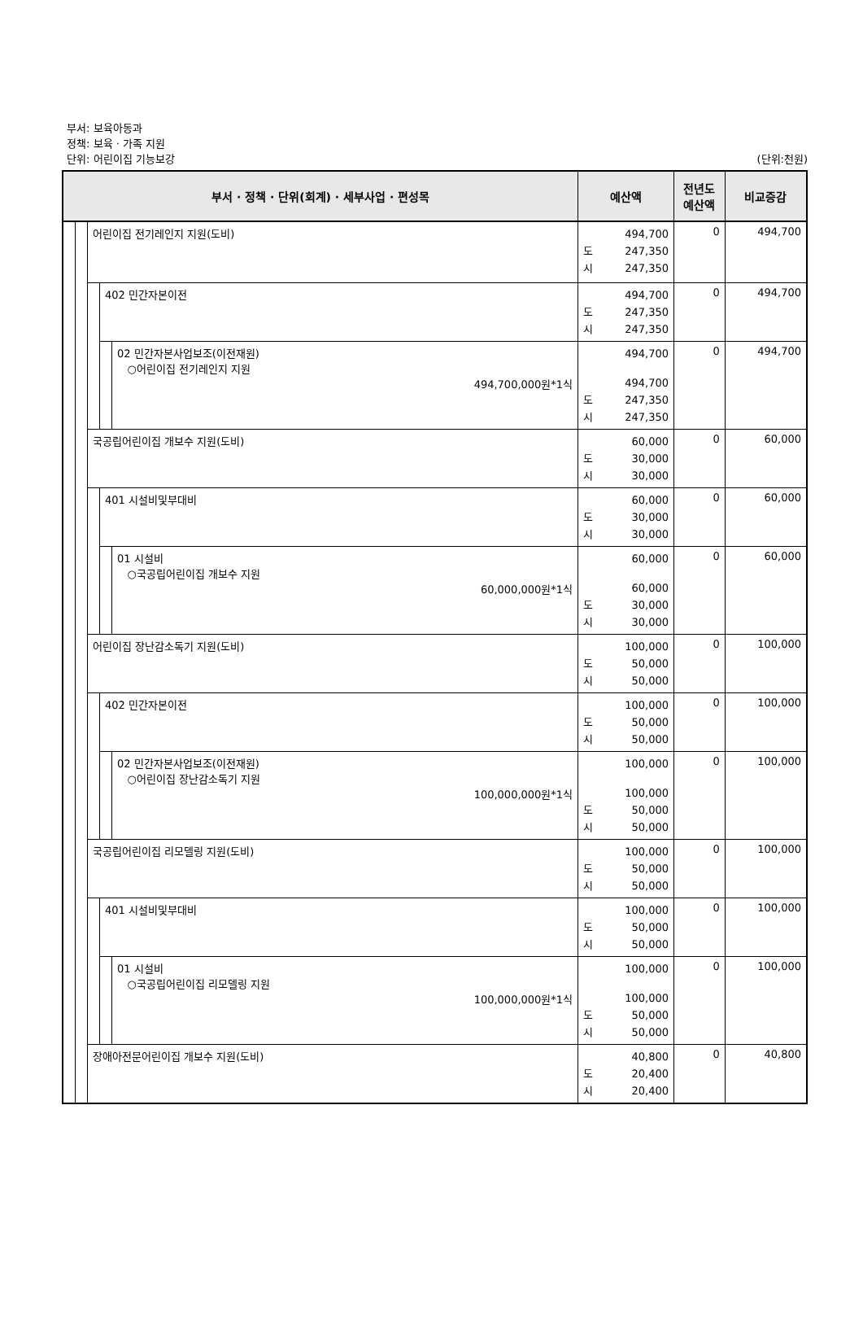부서: 보육아동과
정책: 보육 · 가족 지원
단위: 어린이집 기능보강 (단위:천원)
| 부서 · 정책 · 단위(회계) · 세부사업 · 편성목 | | | | | 예산액 | 전년도 예산액 | 비교증감 |
| --- | --- | --- | --- | --- | --- | --- | --- |
| | | 어린이집 전기레인지 지원(도비) | | | 494,700 도 247,350 시 247,350 | 0 | 494,700 |
| | | | 402 민간자본이전 | | 494,700 도 247,350 시 247,350 | 0 | 494,700 |
| | | | | 02 민간자본사업보조(이전재원) ○어린이집 전기레인지 지원 494,700,000원*1식 | 494,700 494,700 도 247,350 시 247,350 | 0 | 494,700 |
| | | 국공립어린이집 개보수 지원(도비) | | | 60,000 도 30,000 시 30,000 | 0 | 60,000 |
| | | | 401 시설비및부대비 | | 60,000 도 30,000 시 30,000 | 0 | 60,000 |
| | | | | 01 시설비 ○국공립어린이집 개보수 지원 60,000,000원*1식 | 60,000 60,000 도 30,000 시 30,000 | 0 | 60,000 |
| | | 어린이집 장난감소독기 지원(도비) | | | 100,000 도 50,000 시 50,000 | 0 | 100,000 |
| | | | 402 민간자본이전 | | 100,000 도 50,000 시 50,000 | 0 | 100,000 |
| | | | | 02 민간자본사업보조(이전재원) ○어린이집 장난감소독기 지원 100,000,000원*1식 | 100,000 100,000 도 50,000 시 50,000 | 0 | 100,000 |
| | | 국공립어린이집 리모델링 지원(도비) | | | 100,000 도 50,000 시 50,000 | 0 | 100,000 |
| | | | 401 시설비및부대비 | | 100,000 도 50,000 시 50,000 | 0 | 100,000 |
| | | | | 01 시설비 ○국공립어린이집 리모델링 지원 100,000,000원*1식 | 100,000 100,000 도 50,000 시 50,000 | 0 | 100,000 |
| | | 장애아전문어린이집 개보수 지원(도비) | | | 40,800 도 20,400 시 20,400 | 0 | 40,800 |